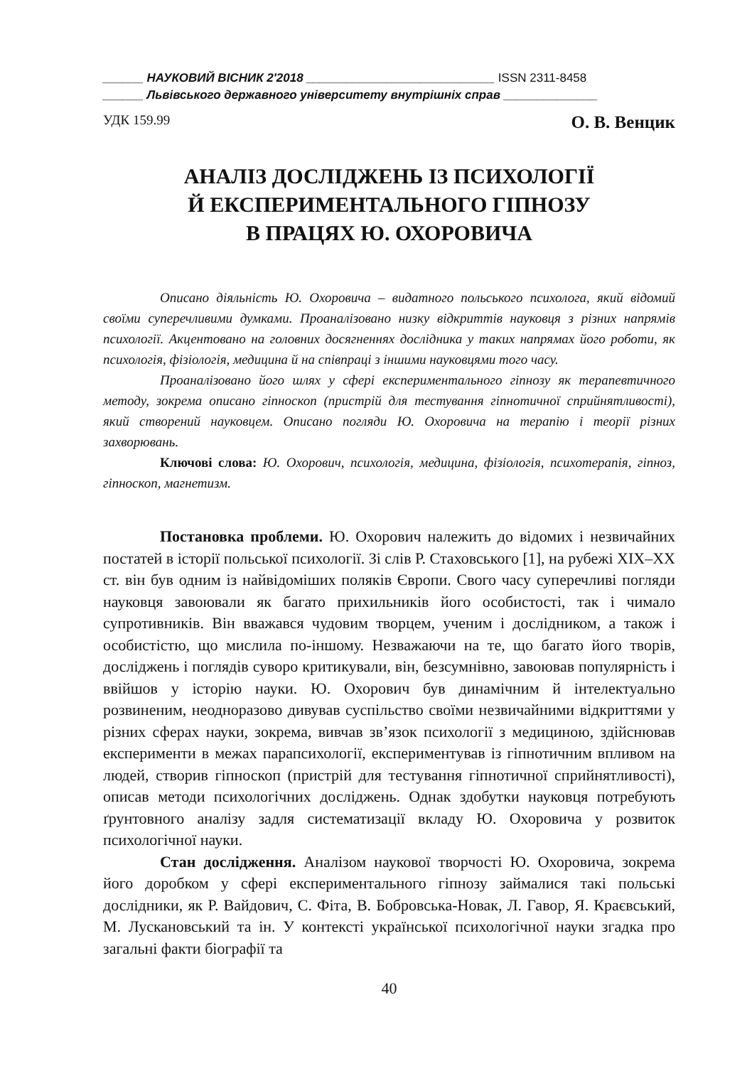______ НАУКОВИЙ ВІСНИК 2′2018 ____________________________ ISSN 2311-8458
______ Львівського державного університету внутрішніх справ ______________
УДК 159.99 О. В. Венцик
АНАЛІЗ ДОСЛІДЖЕНЬ ІЗ ПСИХОЛОГІЇ
Й ЕКСПЕРИМЕНТАЛЬНОГО ГІПНОЗУ
В ПРАЦЯХ Ю. ОХОРОВИЧА
Описано діяльність Ю. Охоровича – видатного польського психолога, який відомий своїми суперечливими думками. Проаналізовано низку відкриттів науковця з різних напрямів психології. Акцентовано на головних досягненнях дослідника у таких напрямах його роботи, як психологія, фізіологія, медицина й на співпраці з іншими науковцями того часу.
Проаналізовано його шлях у сфері експериментального гіпнозу як терапевтичного методу, зокрема описано гіпноскоп (пристрій для тестування гіпнотичної сприйнятливості), який створений науковцем. Описано погляди Ю. Охоровича на терапію і теорії різних захворювань.
Ключові слова: Ю. Охорович, психологія, медицина, фізіологія, психотерапія, гіпноз, гіпноскоп, магнетизм.
Постановка проблеми. Ю. Охорович належить до відомих і незвичайних постатей в історії польської психології. Зі слів Р. Стаховського [1], на рубежі XIX–XX ст. він був одним із найвідоміших поляків Європи. Свого часу суперечливі погляди науковця завоювали як багато прихильників його особистості, так і чимало супротивників. Він вважався чудовим творцем, ученим і дослідником, а також і особистістю, що мислила по-іншому. Незважаючи на те, що багато його творів, досліджень і поглядів суворо критикували, він, безсумнівно, завоював популярність і ввійшов у історію науки. Ю. Охорович був динамічним й інтелектуально розвиненим, неодноразово дивував суспільство своїми незвичайними відкриттями у різних сферах науки, зокрема, вивчав зв’язок психології з медициною, здійснював експерименти в межах парапсихології, експериментував із гіпнотичним впливом на людей, створив гіпноскоп (пристрій для тестування гіпнотичної сприйнятливості), описав методи психологічних досліджень. Однак здобутки науковця потребують ґрунтовного аналізу задля систематизації вкладу Ю. Охоровича у розвиток психологічної науки.
Стан дослідження. Аналізом наукової творчості Ю. Охоровича, зокрема його доробком у сфері експериментального гіпнозу займалися такі польські дослідники, як Р. Вайдович, С. Фіта, В. Бобровська-Новак, Л. Гавор, Я. Краєвський, М. Лускановський та ін. У контексті української психологічної науки згадка про загальні факти біографії та
40